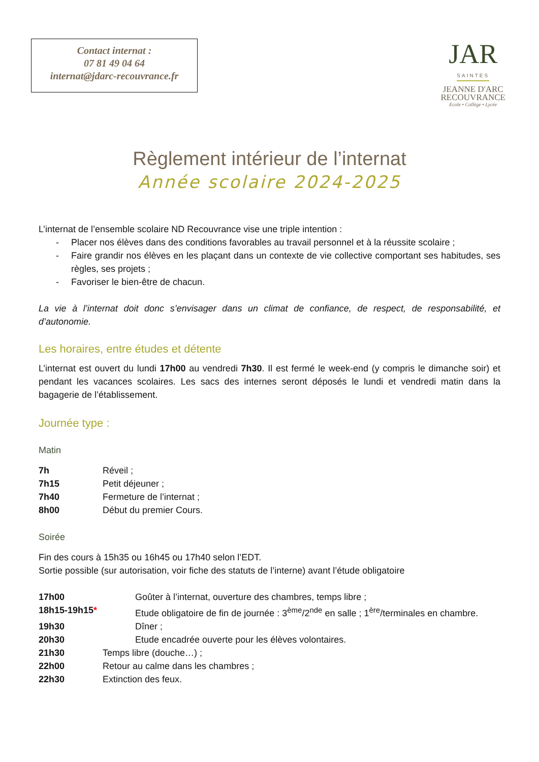Contact internat :
07 81 49 04 64
internat@jdarc-recouvrance.fr
JAR
SAINTES
JEANNE D'ARC
RECOUVRANCE
Ecole • Collège • Lycée
Règlement intérieur de l’internat
Année scolaire 2024-2025
L’internat de l’ensemble scolaire ND Recouvrance vise une triple intention :
- Placer nos élèves dans des conditions favorables au travail personnel et à la réussite scolaire ;
- Faire grandir nos élèves en les plaçant dans un contexte de vie collective comportant ses habitudes, ses règles, ses projets ;
- Favoriser le bien-être de chacun.
La vie à l’internat doit donc s’envisager dans un climat de confiance, de respect, de responsabilité, et d’autonomie.
Les horaires, entre études et détente
L’internat est ouvert du lundi 17h00 au vendredi 7h30. Il est fermé le week-end (y compris le dimanche soir) et pendant les vacances scolaires. Les sacs des internes seront déposés le lundi et vendredi matin dans la bagagerie de l’établissement.
Journée type :
Matin
7h Réveil ;
7h15 Petit déjeuner ;
7h40 Fermeture de l’internat ;
8h00 Début du premier Cours.
Soirée
Fin des cours à 15h35 ou 16h45 ou 17h40 selon l’EDT.
Sortie possible (sur autorisation, voir fiche des statuts de l’interne) avant l’étude obligatoire
17h00 Goûter à l’internat, ouverture des chambres, temps libre ;
18h15-19h15* Etude obligatoire de fin de journée : 3<sup>ème</sup>/2<sup>nde</sup> en salle ; 1<sup>ère</sup>/terminales en chambre.
19h30 Dîner ;
20h30 Etude encadrée ouverte pour les élèves volontaires.
21h30 Temps libre (douche…) ;
22h00 Retour au calme dans les chambres ;
22h30 Extinction des feux.